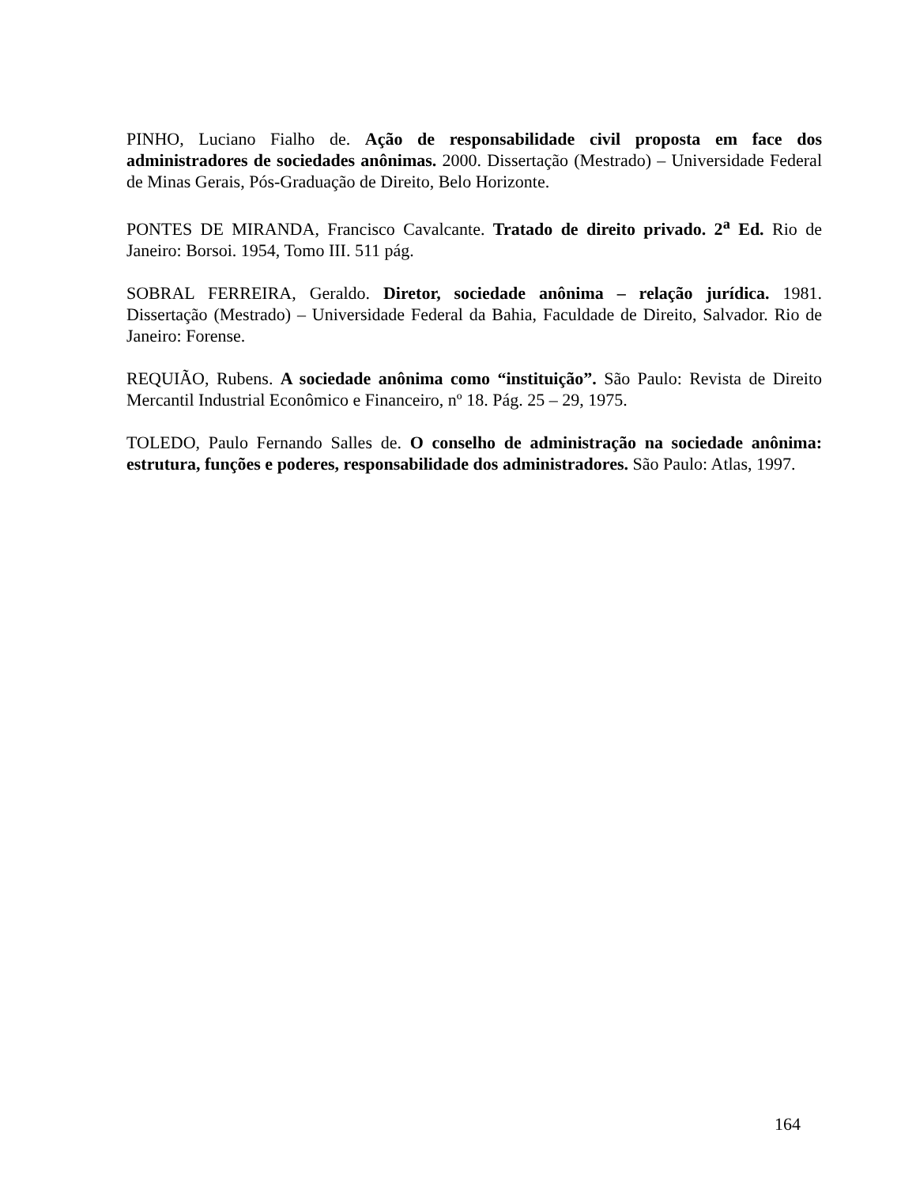PINHO, Luciano Fialho de. Ação de responsabilidade civil proposta em face dos administradores de sociedades anônimas. 2000. Dissertação (Mestrado) – Universidade Federal de Minas Gerais, Pós-Graduação de Direito, Belo Horizonte.
PONTES DE MIRANDA, Francisco Cavalcante. Tratado de direito privado. 2<sup>a</sup> Ed. Rio de Janeiro: Borsoi. 1954, Tomo III. 511 pág.
SOBRAL FERREIRA, Geraldo. Diretor, sociedade anônima – relação jurídica. 1981. Dissertação (Mestrado) – Universidade Federal da Bahia, Faculdade de Direito, Salvador. Rio de Janeiro: Forense.
REQUIÃO, Rubens. A sociedade anônima como “instituição”. São Paulo: Revista de Direito Mercantil Industrial Econômico e Financeiro, nº 18. Pág. 25 – 29, 1975.
TOLEDO, Paulo Fernando Salles de. O conselho de administração na sociedade anônima: estrutura, funções e poderes, responsabilidade dos administradores. São Paulo: Atlas, 1997.
164